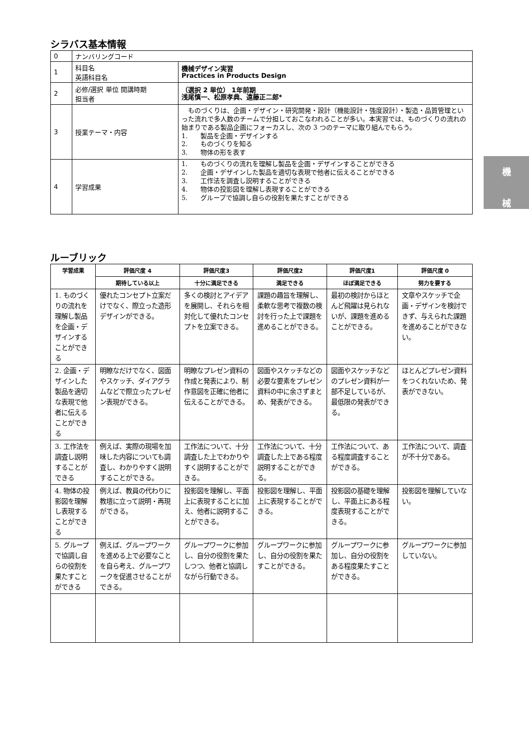シラバス基本情報
| 0 | ナンバリングコード | |
| 1 | 科目名 英語科目名 | 機械デザイン実習 Practices in Products Design |
| 2 | 必修/選択 単位 開講時期 担当者 | （選択 2 単位） 1年前期 浅尾慎一、松原孝典、遠藤正二郎* |
| 3 | 授業テーマ・内容 | ものづくりは、企画・デザイン・研究開発・設計（機能設計・強度設計）・製造・品質管理といった流れで多人数のチームで分担しておこなわれることが多い。本実習では、ものづくりの流れの始まりである製品企画にフォーカスし、次の 3 つのテーマに取り組んでもらう。 1. 製品を企画・デザインする 2. ものづくりを知る 3. 物体の形を表す |
| 4 | 学習成果 | 1. ものづくりの流れを理解し製品を企画・デザインすることができる 2. 企画・デザインした製品を適切な表現で他者に伝えることができる 3. 工作法を調査し説明することができる 4. 物体の投影図を理解し表現することができる 5. グループで協調し自らの役割を果たすことができる |
ルーブリック
| 学習成果 | 評価尺度 4 | 評価尺度3 | 評価尺度2 | 評価尺度1 | 評価尺度 0 |
| --- | --- | --- | --- | --- | --- |
| | 期待している以上 | 十分に満足できる | 満足できる | ほぼ満足できる | 努力を要する |
| 1. ものづくりの流れを理解し製品を企画・デザインすることができる | 優れたコンセプト立案だけでなく、際立った造形デザインができる。 | 多くの検討とアイデアを展開し、それらを相対化して優れたコンセプトを立案できる。 | 課題の趣旨を理解し、柔軟な思考で複数の検討を行った上で課題を進めることができる。 | 最初の検討からほとんど飛躍は見られないが、課題を進めることができる。 | 文章やスケッチで企画・デザインを検討できず、与えられた課題を進めることができない。 |
| 2. 企画・デザインした製品を適切な表現で他者に伝えることができる | 明瞭なだけでなく、図面やスケッチ、ダイアグラムなどで際立ったプレゼン表現ができる。 | 明瞭なプレゼン資料の作成と発表により、制作意図を正確に他者に伝えることができる。 | 図面やスケッチなどの必要な要素をプレゼン資料の中に余さずまとめ、発表ができる。 | 図面やスケッチなどのプレゼン資料が一部不足しているが、最低限の発表ができる。 | ほとんどプレゼン資料をつくれないため、発表ができない。 |
| 3. 工作法を調査し説明することができる | 例えば、実際の現場を加味した内容についても調査し、わかりやすく説明することができる。 | 工作法について、十分調査した上でわかりやすく説明することができる。 | 工作法について、十分調査した上である程度説明することができる。 | 工作法について、ある程度調査することができる。 | 工作法について、調査が不十分である。 |
| 4. 物体の投影図を理解し表現することができる | 例えば、教員の代わりに教壇に立って説明・再現ができる。 | 投影図を理解し、平面上に表現することに加え、他者に説明することができる。 | 投影図を理解し、平面上に表現することができる。 | 投影図の基礎を理解し、平面上にある程度表現することができる。 | 投影図を理解していない。 |
| 5. グループで協調し自らの役割を果たすことができる | 例えば、グループワークを進める上で必要なことを自ら考え、グループワークを促進させることができる。 | グループワークに参加し、自分の役割を果たしつつ、他者と協調しながら行動できる。 | グループワークに参加し、自分の役割を果たすことができる。 | グループワークに参加し、自分の役割をある程度果たすことができる。 | グループワークに参加していない。 |
機
械